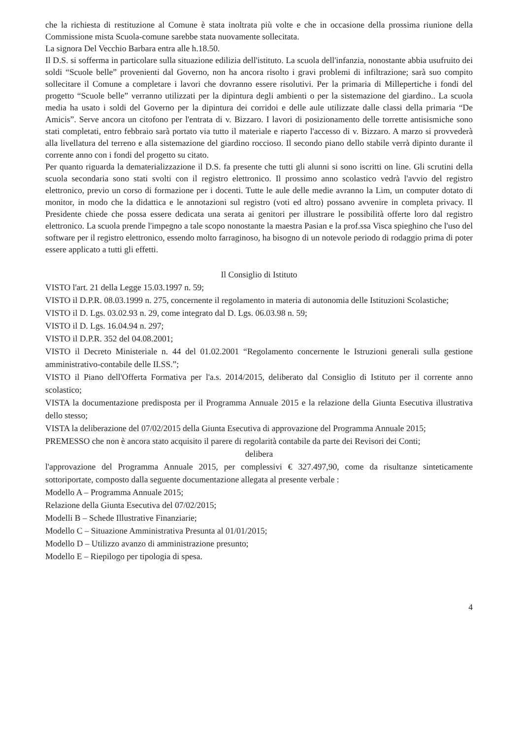che la richiesta di restituzione al Comune è stata inoltrata più volte e che in occasione della prossima riunione della Commissione mista Scuola-comune sarebbe stata nuovamente sollecitata.
La signora Del Vecchio Barbara entra alle h.18.50.
Il D.S. si sofferma in particolare sulla situazione edilizia dell'istituto. La scuola dell'infanzia, nonostante abbia usufruito dei soldi “Scuole belle” provenienti dal Governo, non ha ancora risolto i gravi problemi di infiltrazione; sarà suo compito sollecitare il Comune a completare i lavori che dovranno essere risolutivi. Per la primaria di Milleperti­che i fondi del progetto “Scuole belle” verranno utilizzati per la dipintura degli ambienti o per la sistemazione del giardino.. La scuola media ha usato i soldi del Governo per la dipintura dei corridoi e delle aule utilizzate dalle classi della primaria “De Amicis”. Serve ancora un citofono per l'entrata di v. Bizzaro. I lavori di posizionamento delle torrette antisismiche sono stati completati, entro febbraio sarà portato via tutto il materiale e riaperto l'accesso di v. Bizzaro. A marzo si provvederà alla livellatura del terreno e alla sistemazione del giardino roccioso. Il secondo piano dello stabile verrà dipinto durante il corrente anno con i fondi del progetto su citato.
Per quanto riguarda la dematerializzazione il D.S. fa presente che tutti gli alunni si sono iscritti on line. Gli scrutini della scuola secondaria sono stati svolti con il registro elettronico. Il prossimo anno scolastico vedrà l'avvio del registro elettronico, previo un corso di formazione per i docenti. Tutte le aule delle medie avranno la Lim, un computer dotato di monitor, in modo che la didattica e le annotazioni sul registro (voti ed altro) possano avvenire in completa privacy. Il Presidente chiede che possa essere dedicata una serata ai genitori per illustrare le possibilità offerte loro dal registro elettronico. La scuola prende l'impegno a tale scopo nonostante la maestra Pasian e la prof.ssa Visca spieghino che l'uso del software per il registro elettronico, essendo molto farraginoso, ha bisogno di un notevole periodo di rodaggio prima di poter essere applicato a tutti gli effetti.
Il Consiglio di Istituto
VISTO l'art. 21 della Legge 15.03.1997 n. 59;
VISTO il D.P.R. 08.03.1999 n. 275, concernente il regolamento in materia di autonomia delle Istituzioni Scolastiche;
VISTO il D. Lgs. 03.02.93 n. 29, come integrato dal D. Lgs. 06.03.98 n. 59;
VISTO il D. Lgs. 16.04.94 n. 297;
VISTO il D.P.R. 352 del 04.08.2001;
VISTO il Decreto Ministeriale n. 44 del 01.02.2001 “Regolamento concernente le Istruzioni generali sulla gestione amministrativo-contabile delle II.SS.”;
VISTO il Piano dell'Offerta Formativa per l'a.s. 2014/2015, deliberato dal Consiglio di Istituto per il corrente anno scolastico;
VISTA la documentazione predisposta per il Programma Annuale 2015 e la relazione della Giunta Esecutiva illustrativa dello stesso;
VISTA la deliberazione del 07/02/2015 della Giunta Esecutiva di approvazione del Programma Annuale 2015;
PREMESSO che non è ancora stato acquisito il parere di regolarità contabile da parte dei Revisori dei Conti;
delibera
l'approvazione del Programma Annuale 2015, per complessivi € 327.497,90, come da risultanze sinteticamente sottoriportate, composto dalla seguente documentazione allegata al presente verbale :
Modello A – Programma Annuale 2015;
Relazione della Giunta Esecutiva del 07/02/2015;
Modelli B – Schede Illustrative Finanziarie;
Modello C – Situazione Amministrativa Presunta al 01/01/2015;
Modello D – Utilizzo avanzo di amministrazione presunto;
Modello E – Riepilogo per tipologia di spesa.
4